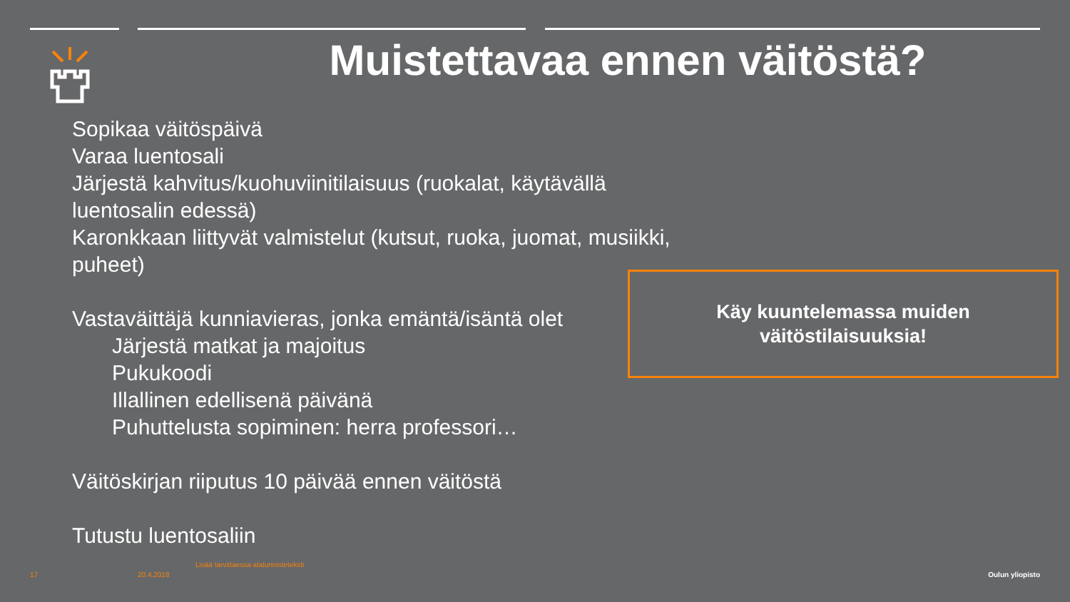Muistettavaa ennen väitöstä?
Sopikaa väitöspäivä
Varaa luentosali
Järjestä kahvitus/kuohuviinitilaisuus (ruokalat, käytävällä
luentosalin edessä)
Karonkkaan liittyvät valmistelut (kutsut, ruoka, juomat, musiikki,
puheet)
Vastaväittäjä kunniavieras, jonka emäntä/isäntä olet
Järjestä matkat ja majoitus
Pukukoodi
Illallinen edellisenä päivänä
Puhuttelusta sopiminen: herra professori…
Väitöskirjan riiputus 10 päivää ennen väitöstä
Tutustu luentosaliin
Käy kuuntelemassa muiden
väitöstilaisuuksia!
Lisää tarvittaessa alatunnisteteksti
17 20.4.2018 Oulun yliopisto